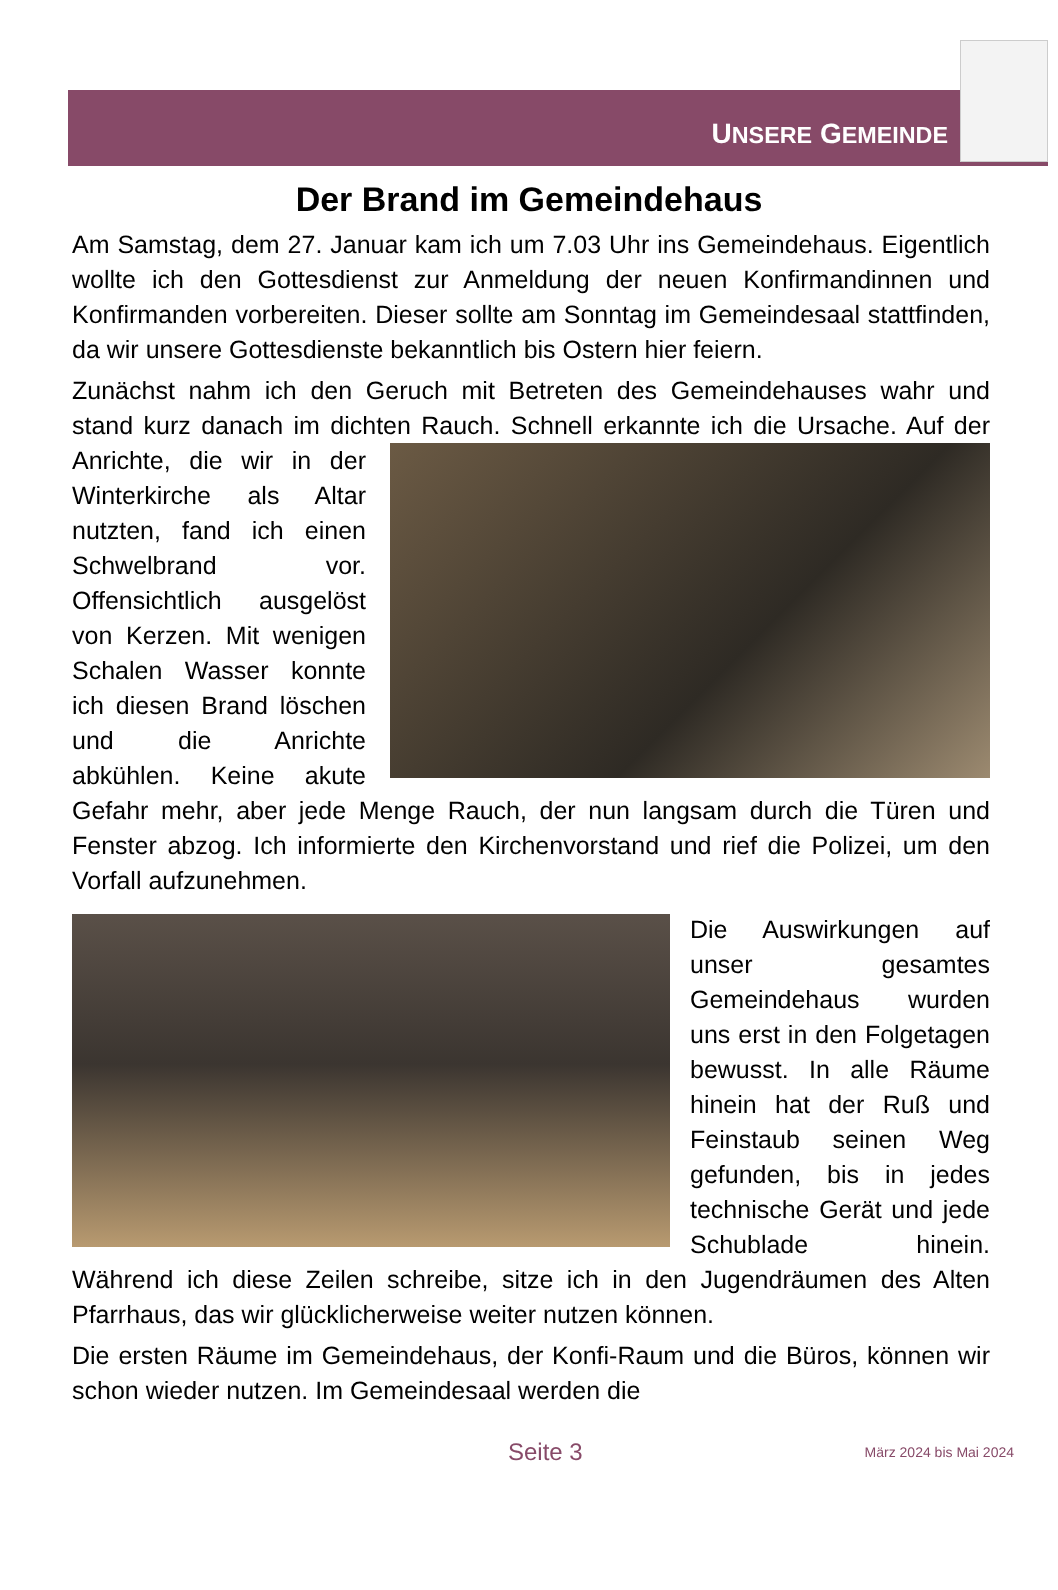UNSERE GEMEINDE
Der Brand im Gemeindehaus
Am Samstag, dem 27. Januar kam ich um 7.03 Uhr ins Gemeindehaus. Eigentlich wollte ich den Gottesdienst zur Anmeldung der neuen Konfirmandinnen und Konfirmanden vorbereiten. Dieser sollte am Sonntag im Gemeindesaal stattfinden, da wir unsere Gottesdienste bekanntlich bis Ostern hier feiern.
Zunächst nahm ich den Geruch mit Betreten des Gemeindehauses wahr und stand kurz danach im dichten Rauch. Schnell erkannte ich die Ursache. Auf der Anrichte, die wir in der Winterkirche als Altar nutzten, fand ich einen Schwelbrand vor. Offensichtlich ausgelöst von Kerzen. Mit wenigen Schalen Wasser konnte ich diesen Brand löschen und die Anrichte abkühlen. Keine akute Gefahr mehr, aber jede Menge Rauch, der nun langsam durch die Türen und Fenster abzog. Ich informierte den Kirchenvorstand und rief die Polizei, um den Vorfall aufzunehmen.
Die Auswirkungen auf unser gesamtes Gemeindehaus wurden uns erst in den Folgetagen bewusst. In alle Räume hinein hat der Ruß und Feinstaub seinen Weg gefunden, bis in jedes technische Gerät und jede Schublade hinein. Während ich diese Zeilen schreibe, sitze ich in den Jugendräumen des Alten Pfarrhaus, das wir glücklicherweise weiter nutzen können.
Die ersten Räume im Gemeindehaus, der Konfi-Raum und die Büros, können wir schon wieder nutzen. Im Gemeindesaal werden die
Seite 3 März 2024 bis Mai 2024